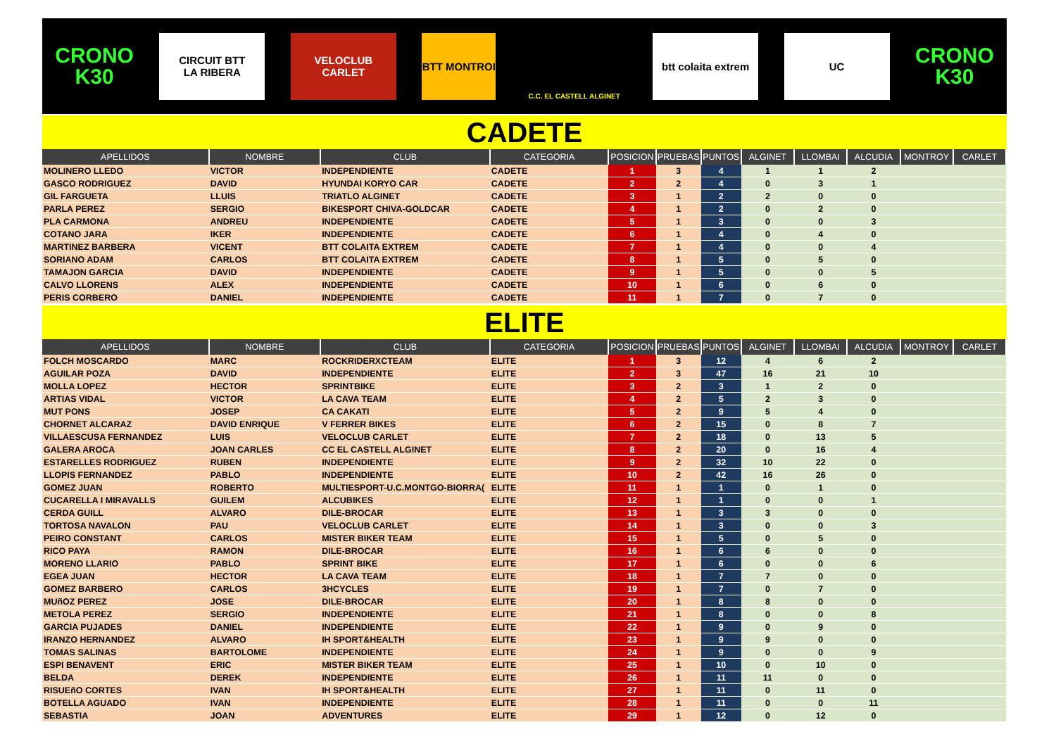CRONO
K30
CIRCUIT BTT
LA RIBERA
VELOCLUB
CARLET
BTT MONTROI
C.C. EL CASTELL ALGINET
btt colaita extrem
UC
CRONO
K30
CADETE
| APELLIDOS | NOMBRE | CLUB | CATEGORIA | POSICION | PRUEBAS | PUNTOS | ALGINET | LLOMBAI | ALCUDIA | MONTROY | CARLET |
| --- | --- | --- | --- | --- | --- | --- | --- | --- | --- | --- | --- |
| MOLINERO LLEDO | VICTOR | INDEPENDIENTE | CADETE | 1 | 3 | 4 | 1 | 1 | 2 | | |
| GASCO RODRIGUEZ | DAVID | HYUNDAI KORYO CAR | CADETE | 2 | 2 | 4 | 0 | 3 | 1 | | |
| GIL FARGUETA | LLUIS | TRIATLO ALGINET | CADETE | 3 | 1 | 2 | 2 | 0 | 0 | | |
| PARLA PEREZ | SERGIO | BIKESPORT CHIVA-GOLDCAR | CADETE | 4 | 1 | 2 | 0 | 2 | 0 | | |
| PLA CARMONA | ANDREU | INDEPENDIENTE | CADETE | 5 | 1 | 3 | 0 | 0 | 3 | | |
| COTANO JARA | IKER | INDEPENDIENTE | CADETE | 6 | 1 | 4 | 0 | 4 | 0 | | |
| MARTINEZ BARBERA | VICENT | BTT COLAITA EXTREM | CADETE | 7 | 1 | 4 | 0 | 0 | 4 | | |
| SORIANO ADAM | CARLOS | BTT COLAITA EXTREM | CADETE | 8 | 1 | 5 | 0 | 5 | 0 | | |
| TAMAJON GARCIA | DAVID | INDEPENDIENTE | CADETE | 9 | 1 | 5 | 0 | 0 | 5 | | |
| CALVO LLORENS | ALEX | INDEPENDIENTE | CADETE | 10 | 1 | 6 | 0 | 6 | 0 | | |
| PERIS CORBERO | DANIEL | INDEPENDIENTE | CADETE | 11 | 1 | 7 | 0 | 7 | 0 | | |
ELITE
| APELLIDOS | NOMBRE | CLUB | CATEGORIA | POSICION | PRUEBAS | PUNTOS | ALGINET | LLOMBAI | ALCUDIA | MONTROY | CARLET |
| --- | --- | --- | --- | --- | --- | --- | --- | --- | --- | --- | --- |
| FOLCH MOSCARDO | MARC | ROCKRIDERXCTEAM | ELITE | 1 | 3 | 12 | 4 | 6 | 2 | | |
| AGUILAR POZA | DAVID | INDEPENDIENTE | ELITE | 2 | 3 | 47 | 16 | 21 | 10 | | |
| MOLLA LOPEZ | HECTOR | SPRINTBIKE | ELITE | 3 | 2 | 3 | 1 | 2 | 0 | | |
| ARTIAS VIDAL | VICTOR | LA CAVA TEAM | ELITE | 4 | 2 | 5 | 2 | 3 | 0 | | |
| MUT PONS | JOSEP | CA CAKATI | ELITE | 5 | 2 | 9 | 5 | 4 | 0 | | |
| CHORNET ALCARAZ | DAVID ENRIQUE | V FERRER BIKES | ELITE | 6 | 2 | 15 | 0 | 8 | 7 | | |
| VILLAESCUSA FERNANDEZ | LUIS | VELOCLUB CARLET | ELITE | 7 | 2 | 18 | 0 | 13 | 5 | | |
| GALERA AROCA | JOAN CARLES | CC EL CASTELL ALGINET | ELITE | 8 | 2 | 20 | 0 | 16 | 4 | | |
| ESTARELLES RODRIGUEZ | RUBEN | INDEPENDIENTE | ELITE | 9 | 2 | 32 | 10 | 22 | 0 | | |
| LLOPIS FERNANDEZ | PABLO | INDEPENDIENTE | ELITE | 10 | 2 | 42 | 16 | 26 | 0 | | |
| GOMEZ JUAN | ROBERTO | MULTIESPORT-U.C.MONTGO-BIORRA( | ELITE | 11 | 1 | 1 | 0 | 1 | 0 | | |
| CUCARELLA I MIRAVALLS | GUILEM | ALCUBIKES | ELITE | 12 | 1 | 1 | 0 | 0 | 1 | | |
| CERDA GUILL | ALVARO | DILE-BROCAR | ELITE | 13 | 1 | 3 | 3 | 0 | 0 | | |
| TORTOSA NAVALON | PAU | VELOCLUB CARLET | ELITE | 14 | 1 | 3 | 0 | 0 | 3 | | |
| PEIRO CONSTANT | CARLOS | MISTER BIKER TEAM | ELITE | 15 | 1 | 5 | 0 | 5 | 0 | | |
| RICO PAYA | RAMON | DILE-BROCAR | ELITE | 16 | 1 | 6 | 6 | 0 | 0 | | |
| MORENO LLARIO | PABLO | SPRINT BIKE | ELITE | 17 | 1 | 6 | 0 | 0 | 6 | | |
| EGEA JUAN | HECTOR | LA CAVA TEAM | ELITE | 18 | 1 | 7 | 7 | 0 | 0 | | |
| GOMEZ BARBERO | CARLOS | 3HCYCLES | ELITE | 19 | 1 | 7 | 0 | 7 | 0 | | |
| MUñOZ PEREZ | JOSE | DILE-BROCAR | ELITE | 20 | 1 | 8 | 8 | 0 | 0 | | |
| METOLA PEREZ | SERGIO | INDEPENDIENTE | ELITE | 21 | 1 | 8 | 0 | 0 | 8 | | |
| GARCIA PUJADES | DANIEL | INDEPENDIENTE | ELITE | 22 | 1 | 9 | 0 | 9 | 0 | | |
| IRANZO HERNANDEZ | ALVARO | IH SPORT&HEALTH | ELITE | 23 | 1 | 9 | 9 | 0 | 0 | | |
| TOMAS SALINAS | BARTOLOME | INDEPENDIENTE | ELITE | 24 | 1 | 9 | 0 | 0 | 9 | | |
| ESPI BENAVENT | ERIC | MISTER BIKER TEAM | ELITE | 25 | 1 | 10 | 0 | 10 | 0 | | |
| BELDA | DEREK | INDEPENDIENTE | ELITE | 26 | 1 | 11 | 11 | 0 | 0 | | |
| RISUEñO CORTES | IVAN | IH SPORT&HEALTH | ELITE | 27 | 1 | 11 | 0 | 11 | 0 | | |
| BOTELLA AGUADO | IVAN | INDEPENDIENTE | ELITE | 28 | 1 | 11 | 0 | 0 | 11 | | |
| SEBASTIA | JOAN | ADVENTURES | ELITE | 29 | 1 | 12 | 0 | 12 | 0 | | |